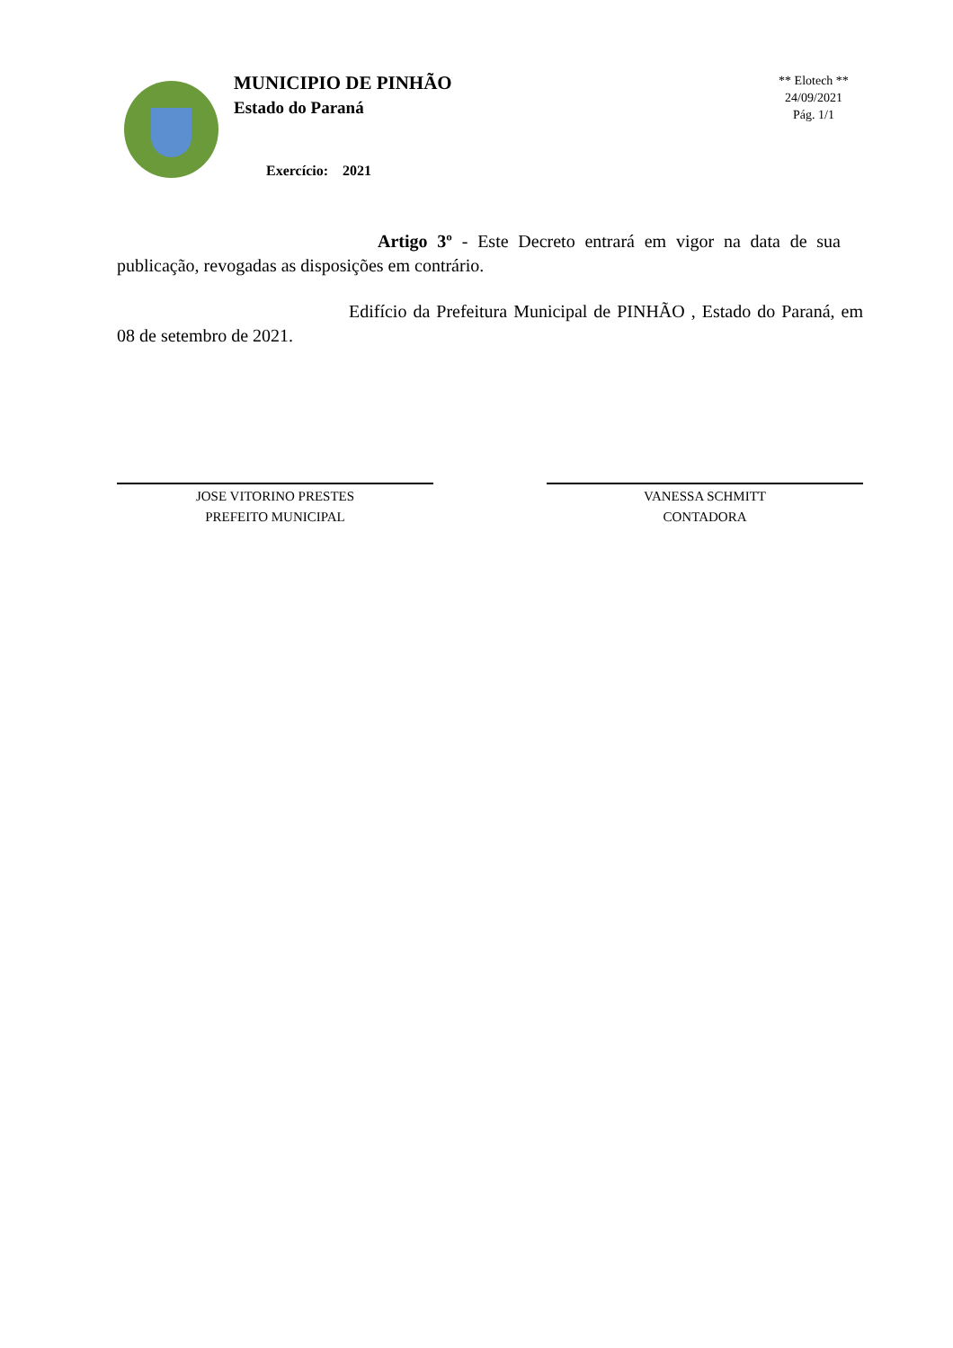MUNICIPIO DE PINHÃO
Estado do Paraná
Exercício: 2021
** Elotech **
24/09/2021
Pág. 1/1
Artigo 3º - Este Decreto entrará em vigor na data de sua publicação, revogadas as disposições em contrário.
Edifício da Prefeitura Municipal de PINHÃO , Estado do Paraná, em 08 de setembro de 2021.
JOSE VITORINO PRESTES
PREFEITO MUNICIPAL
VANESSA SCHMITT
CONTADORA